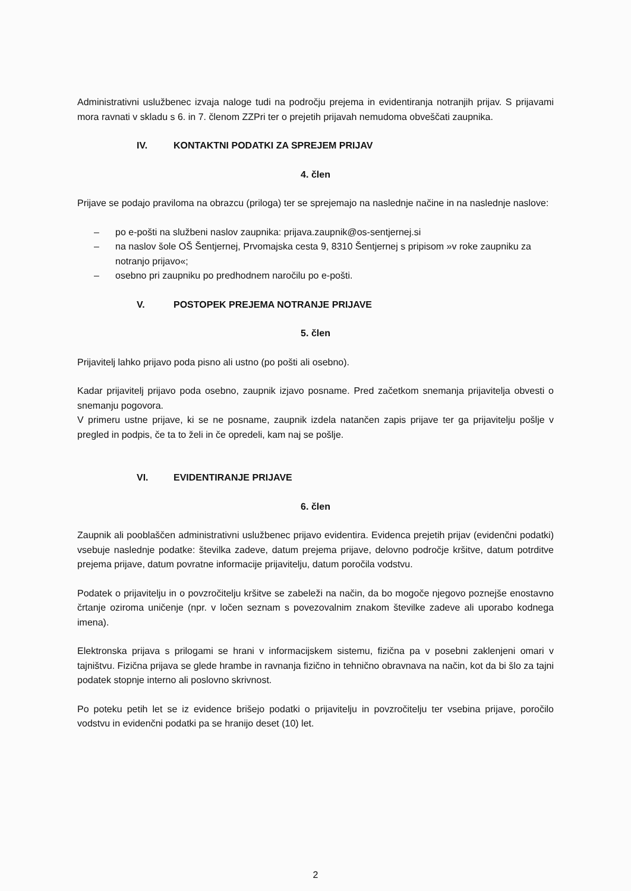Administrativni uslužbenec izvaja naloge tudi na področju prejema in evidentiranja notranjih prijav. S prijavami mora ravnati v skladu s 6. in 7. členom ZZPri ter o prejetih prijavah nemudoma obveščati zaupnika.
IV. KONTAKTNI PODATKI ZA SPREJEM PRIJAV
4. člen
Prijave se podajo praviloma na obrazcu (priloga) ter se sprejemajo na naslednje načine in na naslednje naslove:
– po e-pošti na službeni naslov zaupnika: prijava.zaupnik@os-sentjernej.si
– na naslov šole OŠ Šentjernej, Prvomajska cesta 9, 8310 Šentjernej s pripisom »v roke zaupniku za notranjo prijavo«;
– osebno pri zaupniku po predhodnem naročilu po e-pošti.
V. POSTOPEK PREJEMA NOTRANJE PRIJAVE
5. člen
Prijavitelj lahko prijavo poda pisno ali ustno (po pošti ali osebno).
Kadar prijavitelj prijavo poda osebno, zaupnik izjavo posname. Pred začetkom snemanja prijavitelja obvesti o snemanju pogovora.
V primeru ustne prijave, ki se ne posname, zaupnik izdela natančen zapis prijave ter ga prijavitelju pošlje v pregled in podpis, če ta to želi in če opredeli, kam naj se pošlje.
VI. EVIDENTIRANJE PRIJAVE
6. člen
Zaupnik ali pooblaščen administrativni uslužbenec prijavo evidentira. Evidenca prejetih prijav (evidenčni podatki) vsebuje naslednje podatke: številka zadeve, datum prejema prijave, delovno področje kršitve, datum potrditve prejema prijave, datum povratne informacije prijavitelju, datum poročila vodstvu.
Podatek o prijavitelju in o povzročitelju kršitve se zabeleži na način, da bo mogoče njegovo poznejše enostavno črtanje oziroma uničenje (npr. v ločen seznam s povezovalnim znakom številke zadeve ali uporabo kodnega imena).
Elektronska prijava s prilogami se hrani v informacijskem sistemu, fizična pa v posebni zaklenjeni omari v tajništvu. Fizična prijava se glede hrambe in ravnanja fizično in tehnično obravnava na način, kot da bi šlo za tajni podatek stopnje interno ali poslovno skrivnost.
Po poteku petih let se iz evidence brišejo podatki o prijavitelju in povzročitelju ter vsebina prijave, poročilo vodstvu in evidenčni podatki pa se hranijo deset (10) let.
2